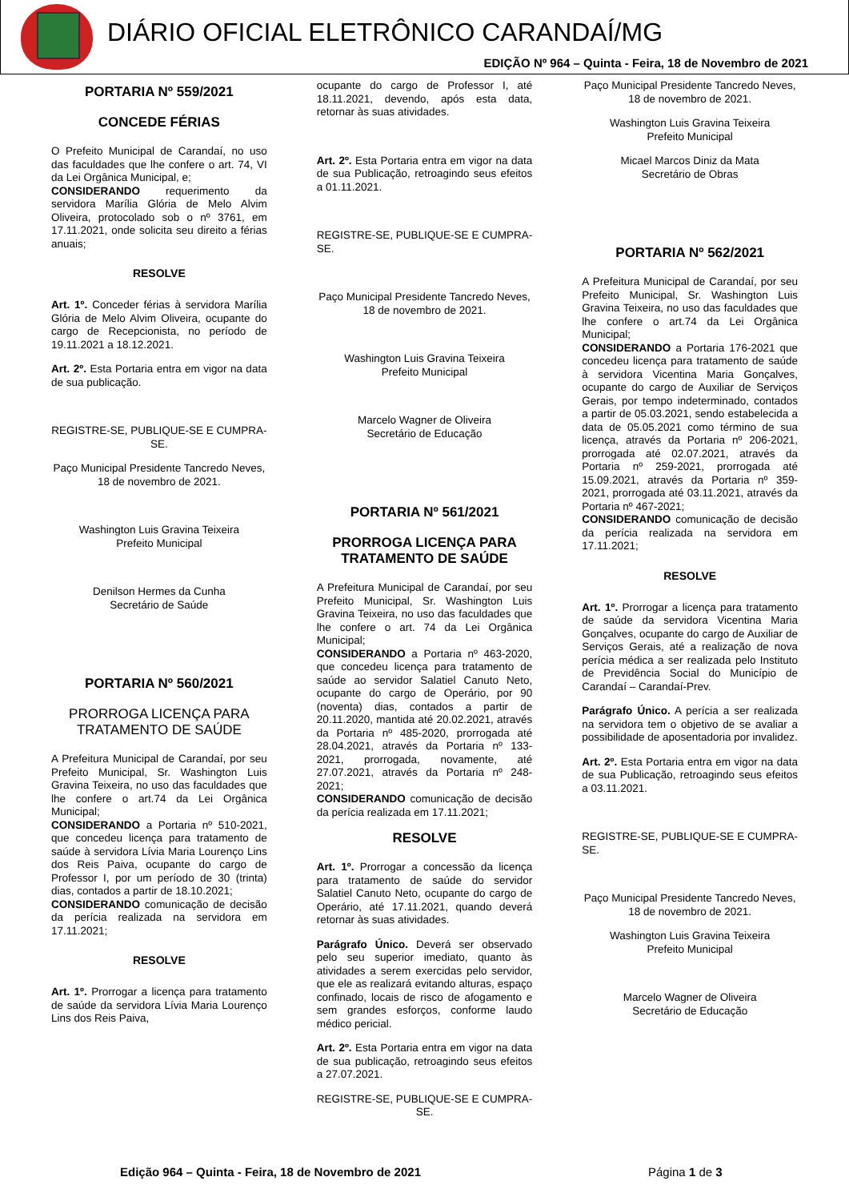DIÁRIO OFICIAL ELETRÔNICO CARANDAÍ/MG
EDIÇÃO Nº 964 – Quinta - Feira, 18 de Novembro de 2021
PORTARIA Nº 559/2021
CONCEDE FÉRIAS
O Prefeito Municipal de Carandaí, no uso das faculdades que lhe confere o art. 74, VI da Lei Orgânica Municipal, e;
CONSIDERANDO requerimento da servidora Marília Glória de Melo Alvim Oliveira, protocolado sob o nº 3761, em 17.11.2021, onde solicita seu direito a férias anuais;
RESOLVE
Art. 1º. Conceder férias à servidora Marília Glória de Melo Alvim Oliveira, ocupante do cargo de Recepcionista, no período de 19.11.2021 a 18.12.2021.
Art. 2º. Esta Portaria entra em vigor na data de sua publicação.
REGISTRE-SE, PUBLIQUE-SE E CUMPRA-SE.
Paço Municipal Presidente Tancredo Neves, 18 de novembro de 2021.
Washington Luis Gravina Teixeira
Prefeito Municipal
Denilson Hermes da Cunha
Secretário de Saúde
PORTARIA Nº 560/2021
PRORROGA LICENÇA PARA TRATAMENTO DE SAÚDE
A Prefeitura Municipal de Carandaí, por seu Prefeito Municipal, Sr. Washington Luis Gravina Teixeira, no uso das faculdades que lhe confere o art.74 da Lei Orgânica Municipal;
CONSIDERANDO a Portaria nº 510-2021, que concedeu licença para tratamento de saúde à servidora Lívia Maria Lourenço Lins dos Reis Paiva, ocupante do cargo de Professor I, por um período de 30 (trinta) dias, contados a partir de 18.10.2021;
CONSIDERANDO comunicação de decisão da perícia realizada na servidora em 17.11.2021;
RESOLVE
Art. 1º. Prorrogar a licença para tratamento de saúde da servidora Lívia Maria Lourenço Lins dos Reis Paiva,
ocupante do cargo de Professor I, até 18.11.2021, devendo, após esta data, retornar às suas atividades.
Art. 2º. Esta Portaria entra em vigor na data de sua Publicação, retroagindo seus efeitos a 01.11.2021.
REGISTRE-SE, PUBLIQUE-SE E CUMPRA-SE.
Paço Municipal Presidente Tancredo Neves, 18 de novembro de 2021.
Washington Luis Gravina Teixeira
Prefeito Municipal
Marcelo Wagner de Oliveira
Secretário de Educação
PORTARIA Nº 561/2021
PRORROGA LICENÇA PARA TRATAMENTO DE SAÚDE
A Prefeitura Municipal de Carandaí, por seu Prefeito Municipal, Sr. Washington Luis Gravina Teixeira, no uso das faculdades que lhe confere o art. 74 da Lei Orgânica Municipal;
CONSIDERANDO a Portaria nº 463-2020, que concedeu licença para tratamento de saúde ao servidor Salatiel Canuto Neto, ocupante do cargo de Operário, por 90 (noventa) dias, contados a partir de 20.11.2020, mantida até 20.02.2021, através da Portaria nº 485-2020, prorrogada até 28.04.2021, através da Portaria nº 133-2021, prorrogada, novamente, até 27.07.2021, através da Portaria nº 248-2021;
CONSIDERANDO comunicação de decisão da perícia realizada em 17.11.2021;
RESOLVE
Art. 1º. Prorrogar a concessão da licença para tratamento de saúde do servidor Salatiel Canuto Neto, ocupante do cargo de Operário, até 17.11.2021, quando deverá retornar às suas atividades.
Parágrafo Único. Deverá ser observado pelo seu superior imediato, quanto às atividades a serem exercidas pelo servidor, que ele as realizará evitando alturas, espaço confinado, locais de risco de afogamento e sem grandes esforços, conforme laudo médico pericial.
Art. 2º. Esta Portaria entra em vigor na data de sua publicação, retroagindo seus efeitos a 27.07.2021.
REGISTRE-SE, PUBLIQUE-SE E CUMPRA-SE.
Paço Municipal Presidente Tancredo Neves, 18 de novembro de 2021.
Washington Luis Gravina Teixeira
Prefeito Municipal
Micael Marcos Diniz da Mata
Secretário de Obras
PORTARIA Nº 562/2021
A Prefeitura Municipal de Carandaí, por seu Prefeito Municipal, Sr. Washington Luis Gravina Teixeira, no uso das faculdades que lhe confere o art.74 da Lei Orgânica Municipal;
CONSIDERANDO a Portaria 176-2021 que concedeu licença para tratamento de saúde à servidora Vicentina Maria Gonçalves, ocupante do cargo de Auxiliar de Serviços Gerais, por tempo indeterminado, contados a partir de 05.03.2021, sendo estabelecida a data de 05.05.2021 como término de sua licença, através da Portaria nº 206-2021, prorrogada até 02.07.2021, através da Portaria nº 259-2021, prorrogada até 15.09.2021, através da Portaria nº 359-2021, prorrogada até 03.11.2021, através da Portaria nº 467-2021;
CONSIDERANDO comunicação de decisão da perícia realizada na servidora em 17.11.2021;
RESOLVE
Art. 1º. Prorrogar a licença para tratamento de saúde da servidora Vicentina Maria Gonçalves, ocupante do cargo de Auxiliar de Serviços Gerais, até a realização de nova perícia médica a ser realizada pelo Instituto de Previdência Social do Município de Carandaí – Carandaí-Prev.
Parágrafo Único. A perícia a ser realizada na servidora tem o objetivo de se avaliar a possibilidade de aposentadoria por invalidez.
Art. 2º. Esta Portaria entra em vigor na data de sua Publicação, retroagindo seus efeitos a 03.11.2021.
REGISTRE-SE, PUBLIQUE-SE E CUMPRA-SE.
Paço Municipal Presidente Tancredo Neves, 18 de novembro de 2021.
Washington Luis Gravina Teixeira
Prefeito Municipal
Marcelo Wagner de Oliveira
Secretário de Educação
Edição 964 – Quinta - Feira, 18 de Novembro de 2021
Página 1 de 3